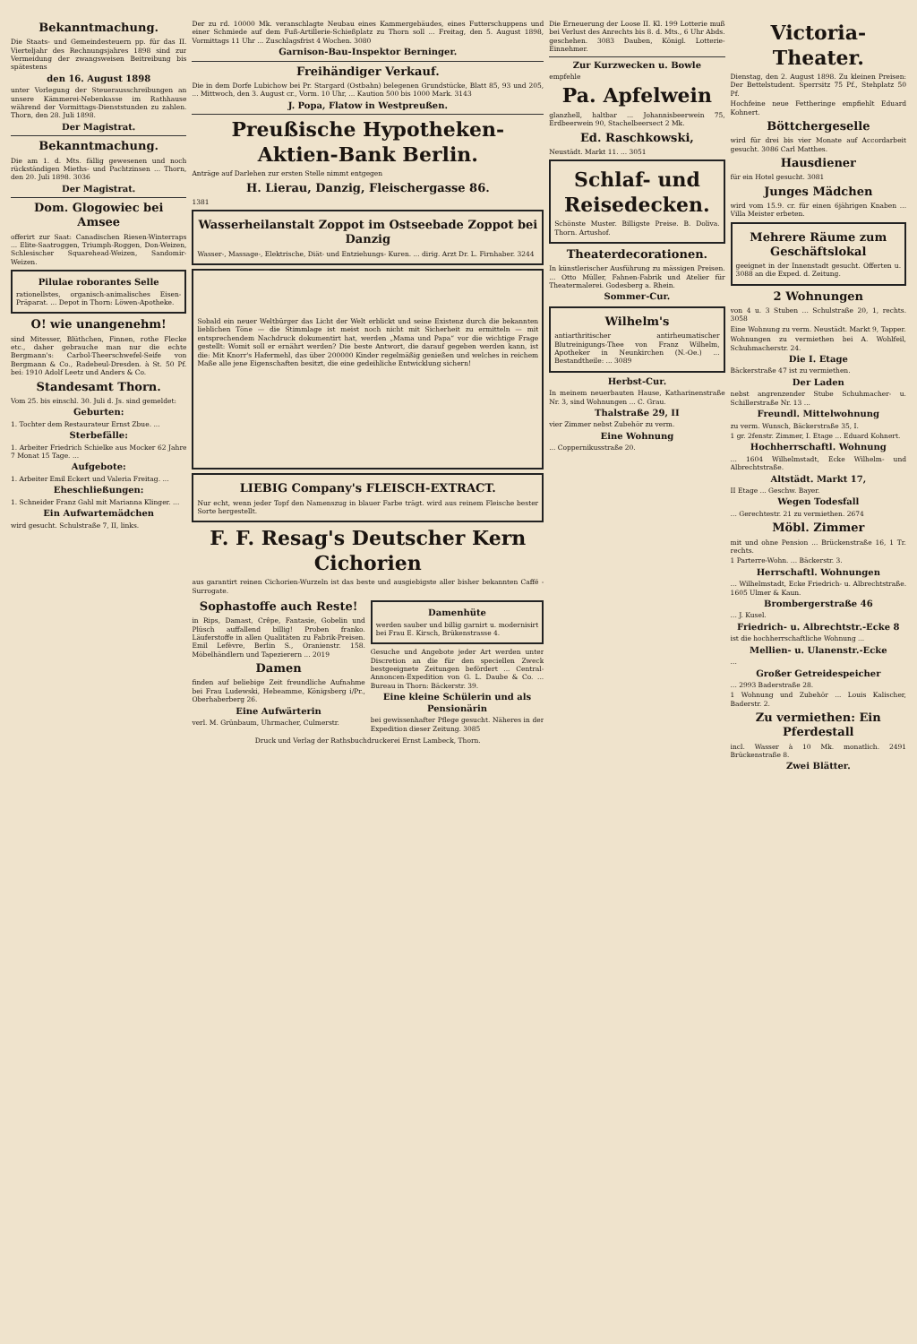Bekanntmachung.
Die Staats- und Gemeindesteuern pp. für das II. Vierteljahr des Rechnungsjahres 1898 sind zur Vermeidung der zwangsweisen Beitreibung bis spätestens
den 16. August 1898
unter Vorlegung der Steuerausschreibungen an unsere Kämmerei-Nebenkasse im Rathhause während der Vormittags-Dienststunden zu zahlen. Thorn, den 28. Juli 1898.
Der Magistrat.
Bekanntmachung.
Die am 1. d. Mts. fällig gewesenen und noch rückständigen Mieths- und Pachtzinsen ... Thorn, den 20. Juli 1898. 3036
Der Magistrat.
Dom. Glogowiec bei Amsee
offerirt zur Saat: Canadischen Riesen-Winterraps ... Elite-Saatroggen, Triumph-Roggen, Don-Weizen, Schlesischer Squarehead-Weizen, Sandomir-Weizen.
Pilulae roborantes Selle
rationellstes, organisch-animalisches Eisen-Präparat. ... Depot in Thorn: Löwen-Apotheke.
O! wie unangenehm!
sind Mitesser, Blüthchen, Finnen, rothe Flecke etc., daher gebrauche man nur die echte Bergmann's: Carbol-Theerschwefel-Seife von Bergmann & Co., Radebeul-Dresden. à St. 50 Pf. bei: 1910 Adolf Leetz und Anders & Co.
Standesamt Thorn.
Vom 25. bis einschl. 30. Juli d. Js. sind gemeldet:
Geburten:
1. Tochter dem Restaurateur Ernst Zbue. ...
Sterbefälle:
1. Arbeiter Friedrich Schielke aus Mocker 62 Jahre 7 Monat 15 Tage. ...
Aufgebote:
1. Arbeiter Emil Eckert und Valeria Freitag. ...
Eheschließungen:
1. Schneider Franz Gahl mit Marianna Klinger. ...
Ein Aufwartemädchen
wird gesucht. Schulstraße 7, II, links.
Der zu rd. 10000 Mk. veranschlagte Neubau eines Kammergebäudes, eines Futterschuppens und einer Schmiede auf dem Fuß-Artillerie-Schießplatz zu Thorn soll ... Freitag, den 5. August 1898, Vormittags 11 Uhr ... Zuschlagsfrist 4 Wochen. 3080
Garnison-Bau-Inspektor Berninger.
Freihändiger Verkauf.
Die in dem Dorfe Lubichow bei Pr. Stargard (Ostbahn) belegenen Grundstücke, Blatt 85, 93 und 205, ... Mittwoch, den 3. August cr., Vorm. 10 Uhr, ... Kaution 500 bis 1000 Mark. 3143
J. Popa, Flatow in Westpreußen.
Preußische Hypotheken-Aktien-Bank Berlin.
Anträge auf Darlehen zur ersten Stelle nimmt entgegen
H. Lierau, Danzig, Fleischergasse 86.
1381
Wasserheilanstalt Zoppot im Ostseebade Zoppot bei Danzig
Wasser-, Massage-, Elektrische, Diät- und Entziehungs- Kuren. ... dirig. Arzt Dr. L. Firnhaber. 3244
Sobald ein neuer Weltbürger das Licht der Welt erblickt und seine Existenz durch die bekannten lieblichen Töne — die Stimmlage ist meist noch nicht mit Sicherheit zu ermitteln — mit entsprechendem Nachdruck dokumentirt hat, werden „Mama und Papa“ vor die wichtige Frage gestellt: Womit soll er ernährt werden? Die beste Antwort, die darauf gegeben werden kann, ist die: Mit Knorr's Hafermehl, das über 200000 Kinder regelmäßig genießen und welches in reichem Maße alle jene Eigenschaften besitzt, die eine gedeihliche Entwicklung sichern!
LIEBIG Company's FLEISCH-EXTRACT.
Nur echt, wenn jeder Topf den Namenszug in blauer Farbe trägt. wird aus reinem Fleische bester Sorte hergestellt.
F. F. Resag's Deutscher Kern Cichorien
aus garantirt reinen Cichorien-Wurzeln ist das beste und ausgiebigste aller bisher bekannten Caffé - Surrogate.
Sophastoffe auch Reste!
in Rips, Damast, Crêpe, Fantasie, Gobelin und Plüsch auffallend billig! Proben franko. Läuferstoffe in allen Qualitäten zu Fabrik-Preisen. Emil Lefèvre, Berlin S., Oranienstr. 158. Möbelhändlern und Tapezierern ... 2019
Damen
finden auf beliebige Zeit freundliche Aufnahme bei Frau Ludewski, Hebeamme, Königsberg i/Pr., Oberhaberberg 26.
Eine Aufwärterin
verl. M. Grünbaum, Uhrmacher, Culmerstr.
Damenhüte
werden sauber und billig garnirt u. modernisirt bei Frau E. Kirsch, Brükenstrasse 4.
Gesuche und Angebote jeder Art werden unter Discretion an die für den speciellen Zweck bestgeeignete Zeitungen befördert ... Central-Annoncen-Expedition von G. L. Daube & Co. ... Bureau in Thorn: Bäckerstr. 39.
Eine kleine Schülerin und als Pensionärin
bei gewissenhafter Pflege gesucht. Näheres in der Expedition dieser Zeitung. 3085
Druck und Verlag der Rathsbuchdruckerei Ernst Lambeck, Thorn.
Die Erneuerung der Loose II. Kl. 199 Lotterie muß bei Verlust des Anrechts bis 8. d. Mts., 6 Uhr Abds. geschehen. 3083 Dauben, Königl. Lotterie-Einnehmer.
Zur Kurzwecken u. Bowle
empfehle
Pa. Apfelwein
glanzhell, haltbar ... Johannisbeerwein 75, Erdbeerwein 90, Stachelbeersect 2 Mk.
Ed. Raschkowski,
Neustädt. Markt 11. ... 3051
Schlaf- und Reisedecken.
Schönste Muster. Billigste Preise. B. Doliva. Thorn. Artushof.
Theaterdecorationen.
In künstlerischer Ausführung zu mässigen Preisen. ... Otto Müller, Fahnen-Fabrik und Atelier für Theatermalerei. Godesberg a. Rhein.
Sommer-Cur.
Wilhelm's
antiarthritischer antirheumatischer Blutreinigungs-Thee von Franz Wilhelm, Apotheker in Neunkirchen (N.-Oe.) ... Bestandtheile: ... 3089
Herbst-Cur.
In meinem neuerbauten Hause, Katharinenstraße Nr. 3, sind Wohnungen ... C. Grau.
Thalstraße 29, II
vier Zimmer nebst Zubehör zu verm.
Eine Wohnung
... Coppernikusstraße 20.
Victoria-Theater.
Dienstag, den 2. August 1898. Zu kleinen Preisen: Der Bettelstudent. Sperrsitz 75 Pf., Stehplatz 50 Pf.
Hochfeine neue Fettheringe empfiehlt Eduard Kohnert.
Böttchergeselle
wird für drei bis vier Monate auf Accordarbeit gesucht. 3086 Carl Matthes.
Hausdiener
für ein Hotel gesucht. 3081
Junges Mädchen
wird vom 15.9. cr. für einen 6jährigen Knaben ... Villa Meister erbeten.
Mehrere Räume zum Geschäftslokal
geeignet in der Innenstadt gesucht. Offerten u. 3088 an die Exped. d. Zeitung.
2 Wohnungen
von 4 u. 3 Stuben ... Schulstraße 20, 1, rechts. 3058
Eine Wohnung zu verm. Neustädt. Markt 9, Tapper.
Wohnungen zu vermiethen bei A. Wohlfeil, Schuhmacherstr. 24.
Die I. Etage
Bäckerstraße 47 ist zu vermiethen.
Der Laden
nebst angrenzender Stube Schuhmacher- u. Schillerstraße Nr. 13 ...
Freundl. Mittelwohnung
zu verm. Wunsch, Bäckerstraße 35, I.
1 gr. 2fenstr. Zimmer, I. Etage ... Eduard Kohnert.
Hochherrschaftl. Wohnung
... 1604 Wilhelmstadt, Ecke Wilhelm- und Albrechtstraße.
Altstädt. Markt 17,
II Etage ... Geschw. Bayer.
Wegen Todesfall
... Gerechtestr. 21 zu vermiethen. 2674
Möbl. Zimmer
mit und ohne Pension ... Brückenstraße 16, 1 Tr. rechts.
1 Parterre-Wohn. ... Bäckerstr. 3.
Herrschaftl. Wohnungen
... Wilhelmstadt, Ecke Friedrich- u. Albrechtstraße. 1605 Ulmer & Kaun.
Brombergerstraße 46
... J. Kusel.
Friedrich- u. Albrechtstr.-Ecke 8
ist die hochherrschaftliche Wohnung ...
Mellien- u. Ulanenstr.-Ecke
...
Großer Getreidespeicher
... 2993 Baderstraße 28.
1 Wohnung und Zubehör ... Louis Kalischer, Baderstr. 2.
Zu vermiethen: Ein Pferdestall
incl. Wasser à 10 Mk. monatlich. 2491 Brückenstraße 8.
Zwei Blätter.